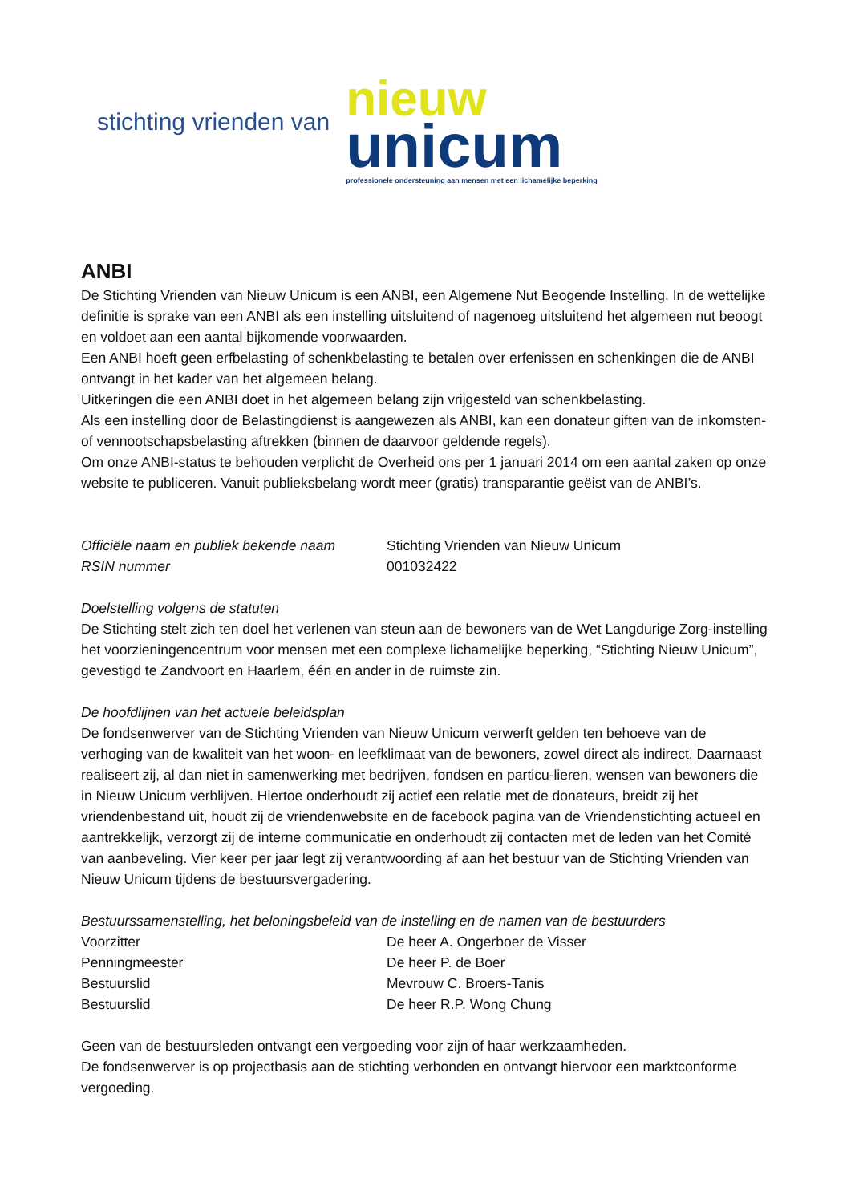stichting vrienden van
nieuw
unicum
professionele ondersteuning aan mensen met een lichamelijke beperking
ANBI
De Stichting Vrienden van Nieuw Unicum is een ANBI, een Algemene Nut Beogende Instelling. In de wettelijke definitie is sprake van een ANBI als een instelling uitsluitend of nagenoeg uitsluitend het algemeen nut beoogt en voldoet aan een aantal bijkomende voorwaarden.
Een ANBI hoeft geen erfbelasting of schenkbelasting te betalen over erfenissen en schenkingen die de ANBI ontvangt in het kader van het algemeen belang.
Uitkeringen die een ANBI doet in het algemeen belang zijn vrijgesteld van schenkbelasting.
Als een instelling door de Belastingdienst is aangewezen als ANBI, kan een donateur giften van de inkomsten- of vennootschapsbelasting aftrekken (binnen de daarvoor geldende regels).
Om onze ANBI-status te behouden verplicht de Overheid ons per 1 januari 2014 om een aantal zaken op onze website te publiceren. Vanuit publieksbelang wordt meer (gratis) transparantie geëist van de ANBI’s.
| Officiële naam en publiek bekende naam | Stichting Vrienden van Nieuw Unicum |
| RSIN nummer | 001032422 |
Doelstelling volgens de statuten
De Stichting stelt zich ten doel het verlenen van steun aan de bewoners van de Wet Langdurige Zorg-instelling het voorzieningencentrum voor mensen met een complexe lichamelijke beperking, “Stichting Nieuw Unicum”, gevestigd te Zandvoort en Haarlem, één en ander in de ruimste zin.
De hoofdlijnen van het actuele beleidsplan
De fondsenwerver van de Stichting Vrienden van Nieuw Unicum verwerft gelden ten behoeve van de verhoging van de kwaliteit van het woon- en leefklimaat van de bewoners, zowel direct als indirect. Daarnaast realiseert zij, al dan niet in samenwerking met bedrijven, fondsen en particu-lieren, wensen van bewoners die in Nieuw Unicum verblijven. Hiertoe onderhoudt zij actief een relatie met de donateurs, breidt zij het vriendenbestand uit, houdt zij de vriendenwebsite en de facebook pagina van de Vriendenstichting actueel en aantrekkelijk, verzorgt zij de interne communicatie en onderhoudt zij contacten met de leden van het Comité van aanbeveling. Vier keer per jaar legt zij verantwoording af aan het bestuur van de Stichting Vrienden van Nieuw Unicum tijdens de bestuursvergadering.
Bestuurssamenstelling, het beloningsbeleid van de instelling en de namen van de bestuurders
| Voorzitter | De heer A. Ongerboer de Visser |
| Penningmeester | De heer P. de Boer |
| Bestuurslid | Mevrouw C. Broers-Tanis |
| Bestuurslid | De heer R.P. Wong Chung |
Geen van de bestuursleden ontvangt een vergoeding voor zijn of haar werkzaamheden.
De fondsenwerver is op projectbasis aan de stichting verbonden en ontvangt hiervoor een marktconforme vergoeding.